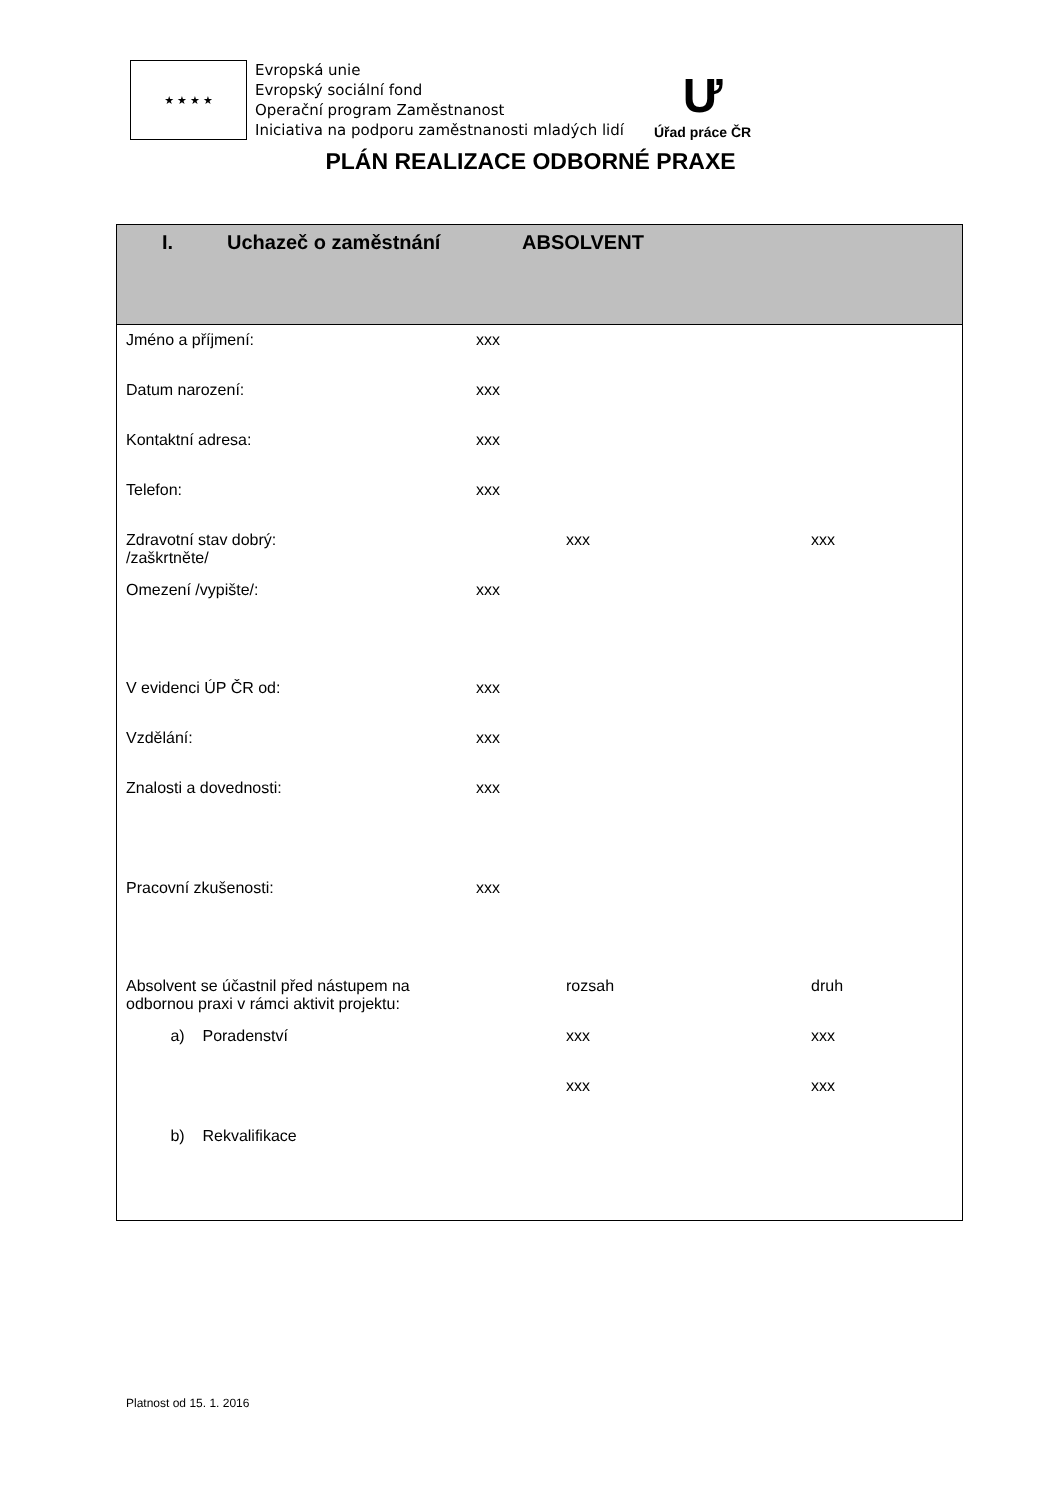★ ★ ★ ★
Evropská unie
Evropský sociální fond
Operační program Zaměstnanost
Iniciativa na podporu zaměstnanosti mladých lidí
Ư
Úřad práce ČR
PLÁN REALIZACE ODBORNÉ PRAXE
I. Uchazeč o zaměstnání ABSOLVENT
| Jméno a příjmení: | xxx | | |
| Datum narození: | xxx | | |
| Kontaktní adresa: | xxx | | |
| Telefon: | xxx | | |
| Zdravotní stav dobrý: /zaškrtněte/ | | xxx | xxx |
| Omezení /vypište/: | xxx | | |
| V evidenci ÚP ČR od: | xxx | | |
| Vzdělání: | xxx | | |
| Znalosti a dovednosti: | xxx | | |
| Pracovní zkušenosti: | xxx | | |
| Absolvent se účastnil před nástupem na odbornou praxi v rámci aktivit projektu: | | rozsah | druh |
| a) Poradenství | | xxx | xxx |
| | | xxx | xxx |
| b) Rekvalifikace | | | |
Platnost od 15. 1. 2016